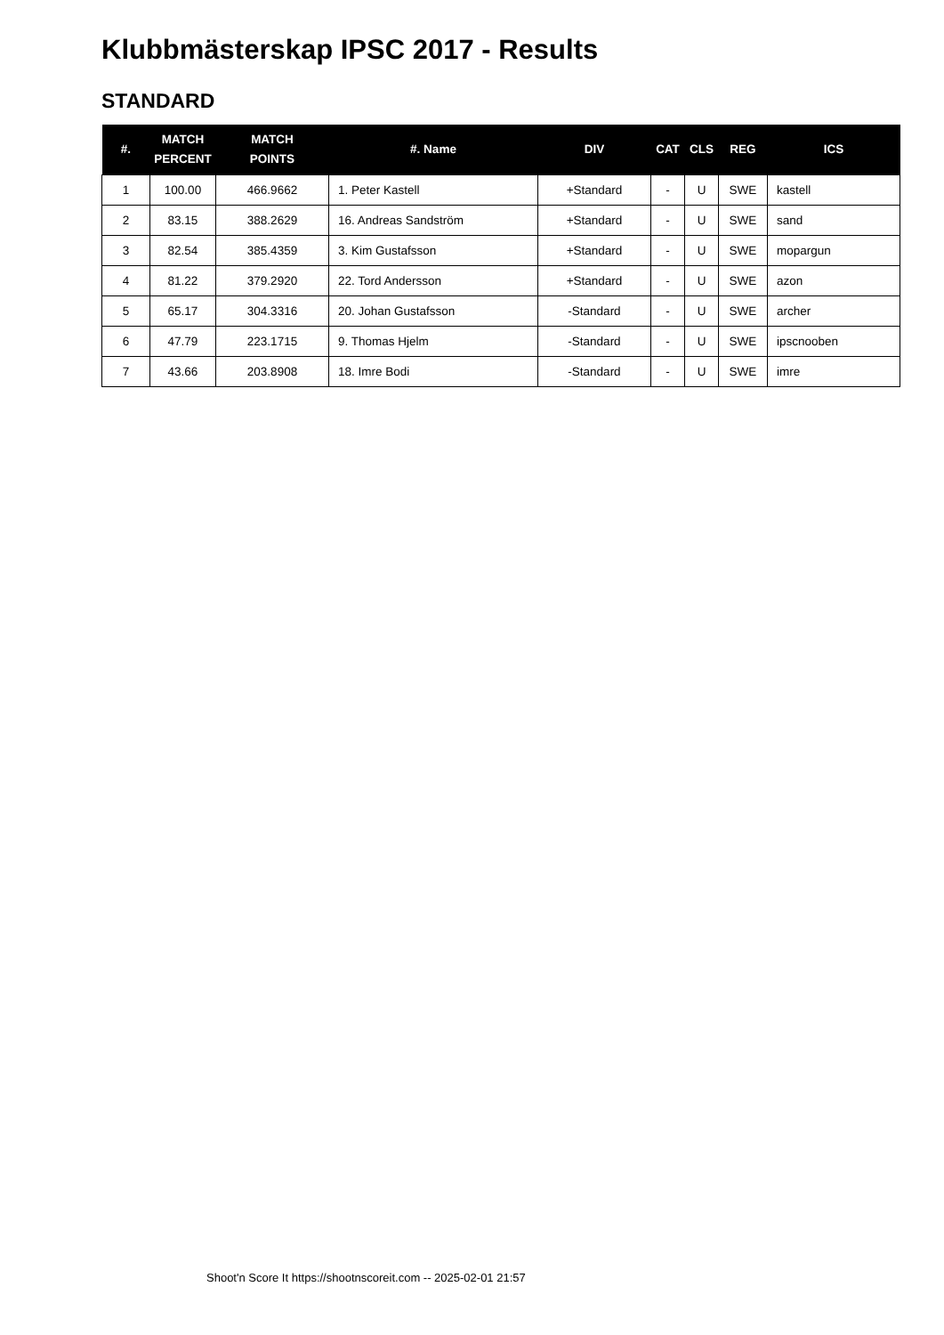Klubbmästerskap IPSC 2017 - Results
STANDARD
| #. | MATCH PERCENT | MATCH POINTS | #. Name | DIV | CAT | CLS | REG | ICS |
| --- | --- | --- | --- | --- | --- | --- | --- | --- |
| 1 | 100.00 | 466.9662 | 1. Peter Kastell | +Standard | - | U | SWE | kastell |
| 2 | 83.15 | 388.2629 | 16. Andreas Sandström | +Standard | - | U | SWE | sand |
| 3 | 82.54 | 385.4359 | 3. Kim Gustafsson | +Standard | - | U | SWE | mopargun |
| 4 | 81.22 | 379.2920 | 22. Tord Andersson | +Standard | - | U | SWE | azon |
| 5 | 65.17 | 304.3316 | 20. Johan Gustafsson | -Standard | - | U | SWE | archer |
| 6 | 47.79 | 223.1715 | 9. Thomas Hjelm | -Standard | - | U | SWE | ipscnooben |
| 7 | 43.66 | 203.8908 | 18. Imre Bodi | -Standard | - | U | SWE | imre |
Shoot'n Score It https://shootnscoreit.com -- 2025-02-01 21:57